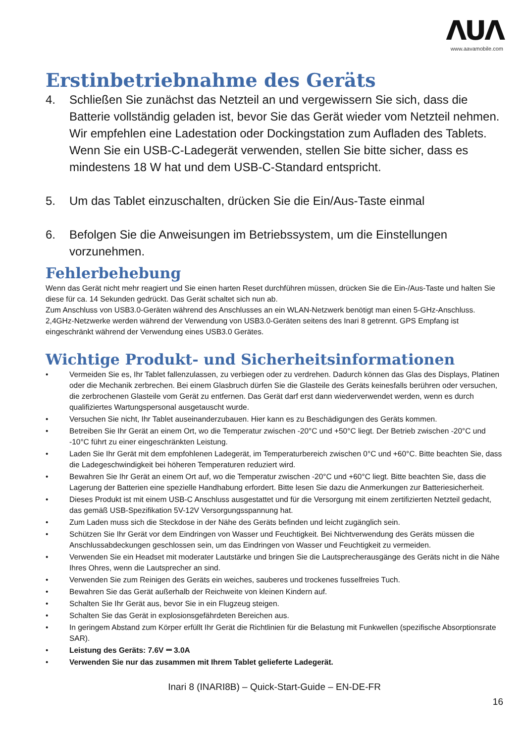ΛUΛ
www.aavamobile.com
Erstinbetriebnahme des Geräts
4. Schließen Sie zunächst das Netzteil an und vergewissern Sie sich, dass die Batterie vollständig geladen ist, bevor Sie das Gerät wieder vom Netzteil nehmen. Wir empfehlen eine Ladestation oder Dockingstation zum Aufladen des Tablets. Wenn Sie ein USB-C-Ladegerät verwenden, stellen Sie bitte sicher, dass es mindestens 18 W hat und dem USB-C-Standard entspricht.
5. Um das Tablet einzuschalten, drücken Sie die Ein/Aus-Taste einmal
6. Befolgen Sie die Anweisungen im Betriebssystem, um die Einstellungen vorzunehmen.
Fehlerbehebung
Wenn das Gerät nicht mehr reagiert und Sie einen harten Reset durchführen müssen, drücken Sie die Ein-/Aus-Taste und halten Sie diese für ca. 14 Sekunden gedrückt. Das Gerät schaltet sich nun ab.
Zum Anschluss von USB3.0-Geräten während des Anschlusses an ein WLAN-Netzwerk benötigt man einen 5-GHz-Anschluss. 2,4GHz-Netzwerke werden während der Verwendung von USB3.0-Geräten seitens des Inari 8 getrennt. GPS Empfang ist eingeschränkt während der Verwendung eines USB3.0 Gerätes.
Wichtige Produkt- und Sicherheitsinformationen
• Vermeiden Sie es, Ihr Tablet fallenzulassen, zu verbiegen oder zu verdrehen. Dadurch können das Glas des Displays, Platinen oder die Mechanik zerbrechen. Bei einem Glasbruch dürfen Sie die Glasteile des Geräts keinesfalls berühren oder versuchen, die zerbrochenen Glasteile vom Gerät zu entfernen. Das Gerät darf erst dann wiederverwendet werden, wenn es durch qualifiziertes Wartungspersonal ausgetauscht wurde.
• Versuchen Sie nicht, Ihr Tablet auseinanderzubauen. Hier kann es zu Beschädigungen des Geräts kommen.
• Betreiben Sie Ihr Gerät an einem Ort, wo die Temperatur zwischen -20°C und +50°C liegt. Der Betrieb zwischen -20°C und -10°C führt zu einer eingeschränkten Leistung.
• Laden Sie Ihr Gerät mit dem empfohlenen Ladegerät, im Temperaturbereich zwischen 0°C und +60°C. Bitte beachten Sie, dass die Ladegeschwindigkeit bei höheren Temperaturen reduziert wird.
• Bewahren Sie Ihr Gerät an einem Ort auf, wo die Temperatur zwischen -20°C und +60°C liegt. Bitte beachten Sie, dass die Lagerung der Batterien eine spezielle Handhabung erfordert. Bitte lesen Sie dazu die Anmerkungen zur Batteriesicherheit.
• Dieses Produkt ist mit einem USB-C Anschluss ausgestattet und für die Versorgung mit einem zertifizierten Netzteil gedacht, das gemäß USB-Spezifikation 5V-12V Versorgungsspannung hat.
• Zum Laden muss sich die Steckdose in der Nähe des Geräts befinden und leicht zugänglich sein.
• Schützen Sie Ihr Gerät vor dem Eindringen von Wasser und Feuchtigkeit. Bei Nichtverwendung des Geräts müssen die Anschlussabdeckungen geschlossen sein, um das Eindringen von Wasser und Feuchtigkeit zu vermeiden.
• Verwenden Sie ein Headset mit moderater Lautstärke und bringen Sie die Lautsprecherausgänge des Geräts nicht in die Nähe Ihres Ohres, wenn die Lautsprecher an sind.
• Verwenden Sie zum Reinigen des Geräts ein weiches, sauberes und trockenes fusselfreies Tuch.
• Bewahren Sie das Gerät außerhalb der Reichweite von kleinen Kindern auf.
• Schalten Sie Ihr Gerät aus, bevor Sie in ein Flugzeug steigen.
• Schalten Sie das Gerät in explosionsgefährdeten Bereichen aus.
• In geringem Abstand zum Körper erfüllt Ihr Gerät die Richtlinien für die Belastung mit Funkwellen (spezifische Absorptionsrate SAR).
• Leistung des Geräts: 7.6V ⎓ 3.0A
• Verwenden Sie nur das zusammen mit Ihrem Tablet gelieferte Ladegerät.
Inari 8 (INARI8B) – Quick-Start-Guide – EN-DE-FR
16